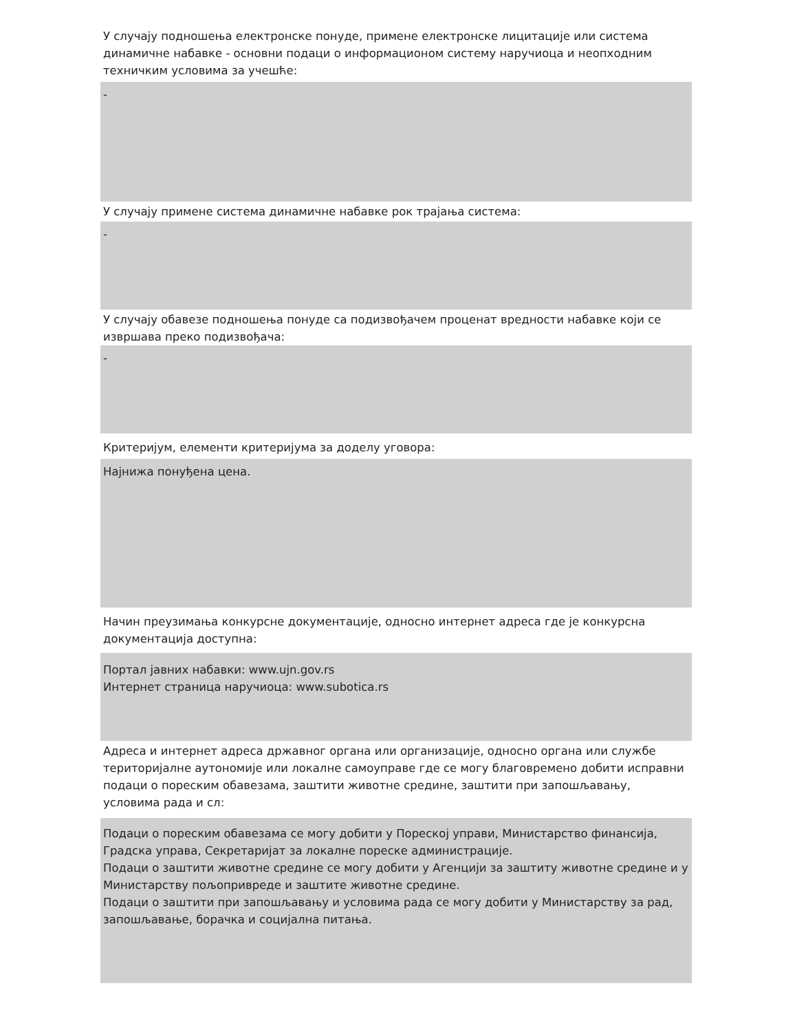У случају подношења електронске понуде, примене електронске лицитације или система динамичне набавке - основни подаци о информационом систему наручиоца и неопходним техничким условима за учешће:
-
У случају примене система динамичне набавке рок трајања система:
-
У случају обавезе подношења понуде са подизвођачем проценат вредности набавке који се извршава преко подизвођача:
-
Критеријум, елементи критеријума за доделу уговора:
Најнижа понуђена цена.
Начин преузимања конкурсне документације, односно интернет адреса где је конкурсна документација доступна:
Портал јавних набавки: www.ujn.gov.rs
Интернет страница наручиоца: www.subotica.rs
Адреса и интернет адреса државног органа или организације, односно органа или службе територијалне аутономије или локалне самоуправе где се могу благовремено добити исправни подаци о пореским обавезама, заштити животне средине, заштити при запошљавању, условима рада и сл:
Подаци о пореским обавезама се могу добити у Пореској управи, Министарство финансија, Градска управа, Секретаријат за локалне пореске администрације.
Подаци о заштити животне средине се могу добити у Агенцији за заштиту животне средине и у Министарству пољопривреде и заштите животне средине.
Подаци о заштити при запошљавању и условима рада се могу добити у Министарству за рад, запошљавање, борачка и социјална питања.